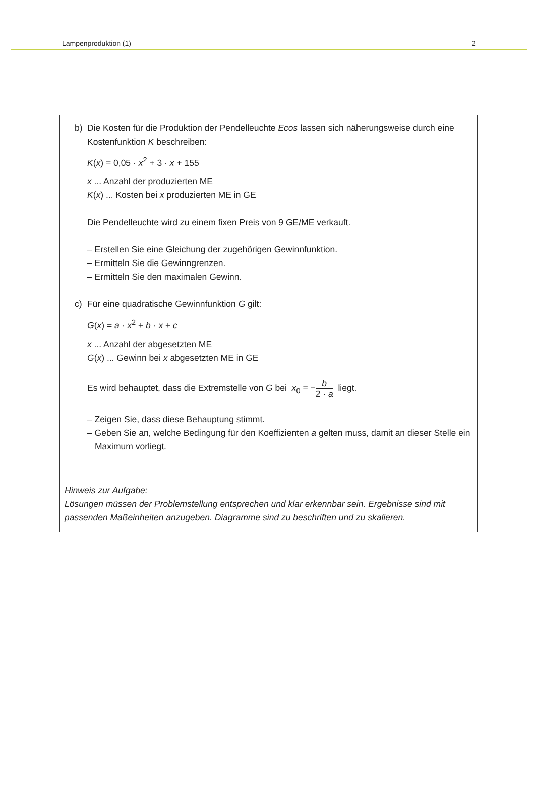Lampenproduktion (1) 2
b) Die Kosten für die Produktion der Pendelleuchte Ecos lassen sich näherungsweise durch eine Kostenfunktion K beschreiben:
K(x) = 0,05 · x<sup>2</sup> + 3 · x + 155
x ... Anzahl der produzierten ME
K(x) ... Kosten bei x produzierten ME in GE
Die Pendelleuchte wird zu einem fixen Preis von 9 GE/ME verkauft.
– Erstellen Sie eine Gleichung der zugehörigen Gewinnfunktion.
– Ermitteln Sie die Gewinngrenzen.
– Ermitteln Sie den maximalen Gewinn.
c) Für eine quadratische Gewinnfunktion G gilt:
G(x) = a · x<sup>2</sup> + b · x + c
x ... Anzahl der abgesetzten ME
G(x) ... Gewinn bei x abgesetzten ME in GE
Es wird behauptet, dass die Extremstelle von G bei x<sub>0</sub> = −b 2 · a liegt.
– Zeigen Sie, dass diese Behauptung stimmt.
– Geben Sie an, welche Bedingung für den Koeffizienten a gelten muss, damit an dieser Stelle ein Maximum vorliegt.
Hinweis zur Aufgabe:
Lösungen müssen der Problemstellung entsprechen und klar erkennbar sein. Ergebnisse sind mit passenden Maßeinheiten anzugeben. Diagramme sind zu beschriften und zu skalieren.